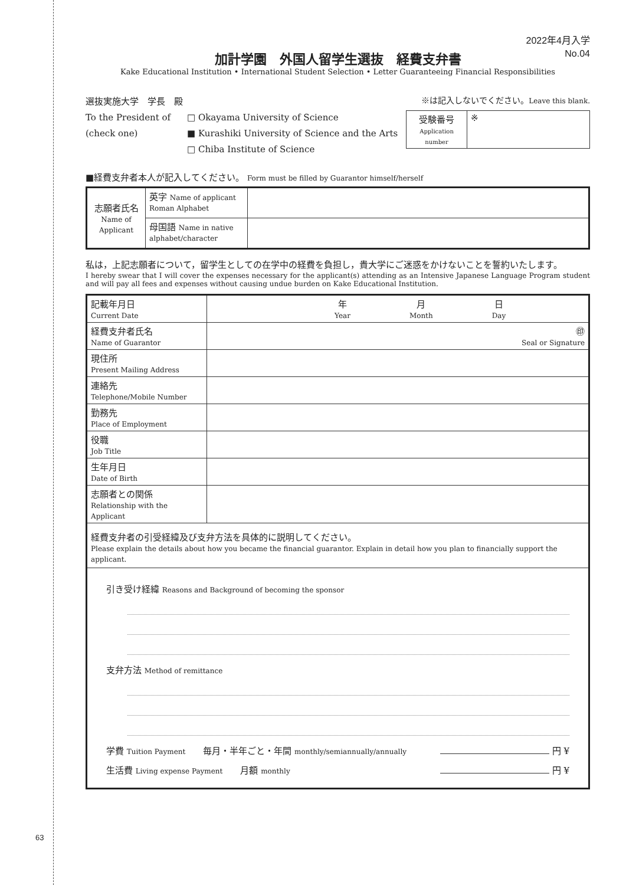63
2022年4月入学
No.04
加計学園　外国人留学生選抜　経費支弁書
Kake Educational Institution • International Student Selection • Letter Guaranteeing Financial Responsibilities
選抜実施大学　学長　殿
To the President of
(check one)
□ Okayama University of Science
■ Kurashiki University of Science and the Arts
□ Chiba Institute of Science
※は記入しないでください。Leave this blank.
| 受験番号 Application number | ※ |
■経費支弁者本人が記入してください。 Form must be filled by Guarantor himself/herself
| 志願者氏名 Name of Applicant | 英字 Name of applicant Roman Alphabet | |
| | 母国語 Name in native alphabet/character | |
私は，上記志願者について，留学生としての在学中の経費を負担し，貴大学にご迷惑をかけないことを誓約いたします。
I hereby swear that I will cover the expenses necessary for the applicant(s) attending as an Intensive Japanese Language Program student and will pay all fees and expenses without causing undue burden on Kake Educational Institution.
| 記載年月日 Current Date | 年 Year 月 Month 日 Day |
| 経費支弁者氏名 Name of Guarantor | ㊞ Seal or Signature |
| 現住所 Present Mailing Address | |
| 連絡先 Telephone/Mobile Number | |
| 勤務先 Place of Employment | |
| 役職 Job Title | |
| 生年月日 Date of Birth | |
| 志願者との関係 Relationship with the Applicant | |
| 経費支弁者の引受経緯及び支弁方法を具体的に説明してください。 Please explain the details about how you became the financial guarantor. Explain in detail how you plan to financially support the applicant. | |
| 引き受け経緯 Reasons and Background of becoming the sponsor 支弁方法 Method of remittance 学費 Tuition Payment 毎月・半年ごと・年間 monthly/semiannually/annually 円 ¥ 生活費 Living expense Payment 月額 monthly 円 ¥ | |